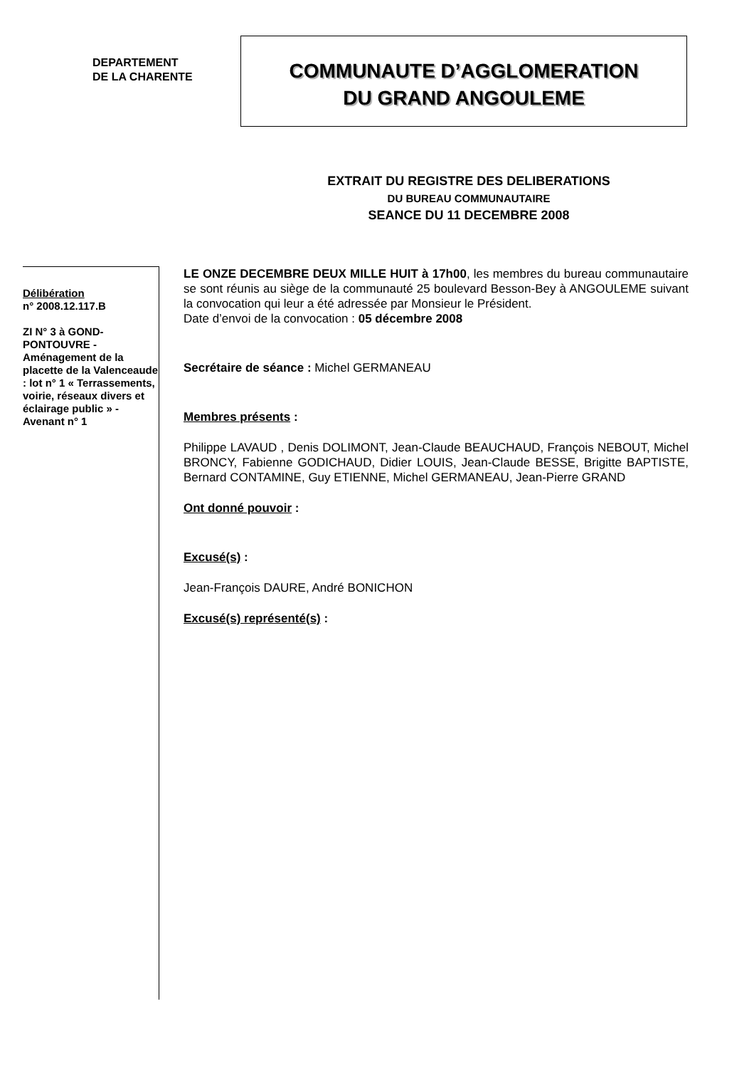DEPARTEMENT
DE LA CHARENTE
COMMUNAUTE D’AGGLOMERATION
DU GRAND ANGOULEME
EXTRAIT DU REGISTRE DES DELIBERATIONS
DU BUREAU COMMUNAUTAIRE
SEANCE DU 11 DECEMBRE 2008
Délibération
n° 2008.12.117.B
ZI N° 3 à GOND-PONTOUVRE - Aménagement de la placette de la Valenceaude : lot n° 1 « Terrassements, voirie, réseaux divers et éclairage public » - Avenant n° 1
LE ONZE DECEMBRE DEUX MILLE HUIT à 17h00, les membres du bureau communautaire se sont réunis au siège de la communauté 25 boulevard Besson-Bey à ANGOULEME suivant la convocation qui leur a été adressée par Monsieur le Président.
Date d’envoi de la convocation : 05 décembre 2008
Secrétaire de séance : Michel GERMANEAU
Membres présents :
Philippe LAVAUD , Denis DOLIMONT, Jean-Claude BEAUCHAUD, François NEBOUT, Michel BRONCY, Fabienne GODICHAUD, Didier LOUIS, Jean-Claude BESSE, Brigitte BAPTISTE, Bernard CONTAMINE, Guy ETIENNE, Michel GERMANEAU, Jean-Pierre GRAND
Ont donné pouvoir :
Excusé(s) :
Jean-François DAURE, André BONICHON
Excusé(s) représenté(s) :